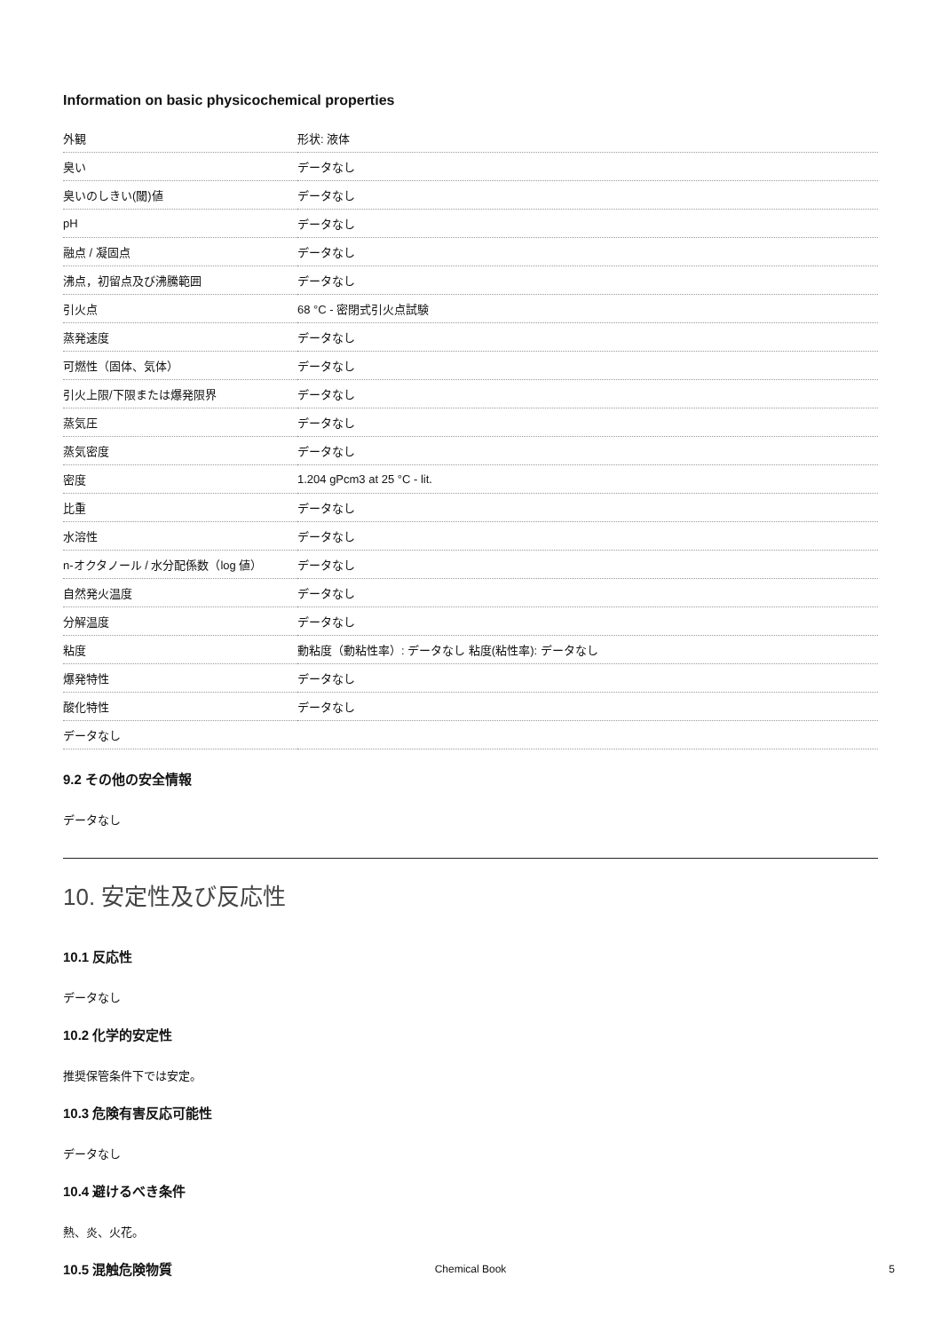Information on basic physicochemical properties
| 外観 | 形状: 液体 |
| 臭い | データなし |
| 臭いのしきい(閾)値 | データなし |
| pH | データなし |
| 融点 / 凝固点 | データなし |
| 沸点，初留点及び沸騰範囲 | データなし |
| 引火点 | 68 °C - 密閉式引火点試験 |
| 蒸発速度 | データなし |
| 可燃性（固体、気体） | データなし |
| 引火上限/下限または爆発限界 | データなし |
| 蒸気圧 | データなし |
| 蒸気密度 | データなし |
| 密度 | 1.204 gPcm3 at 25 °C - lit. |
| 比重 | データなし |
| 水溶性 | データなし |
| n-オクタノール / 水分配係数（log 値） | データなし |
| 自然発火温度 | データなし |
| 分解温度 | データなし |
| 粘度 | 動粘度（動粘性率）: データなし 粘度(粘性率): データなし |
| 爆発特性 | データなし |
| 酸化特性 | データなし |
| データなし | |
9.2 その他の安全情報
データなし
10. 安定性及び反応性
10.1 反応性
データなし
10.2 化学的安定性
推奨保管条件下では安定。
10.3 危険有害反応可能性
データなし
10.4 避けるべき条件
熱、炎、火花。
10.5 混触危険物質
Chemical Book 5